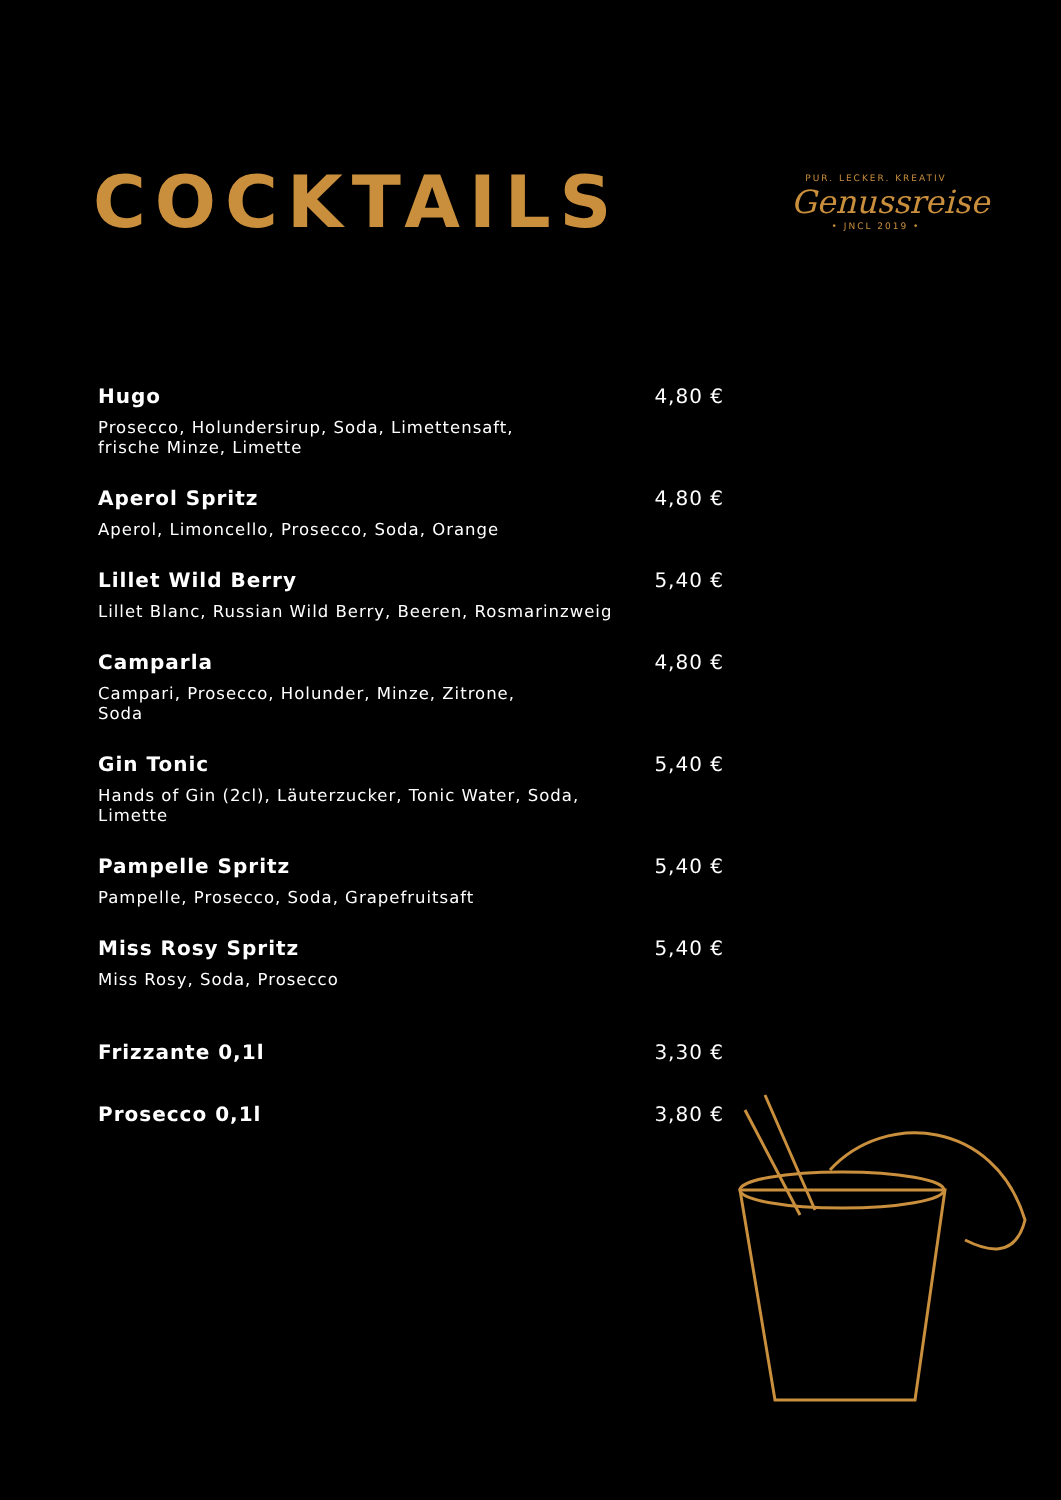COCKTAILS
PUR. LECKER. KREATIV
Genussreise
• JNCL 2019 •
Hugo
Prosecco, Holundersirup, Soda, Limettensaft,
frische Minze, Limette
4,80 €
Aperol Spritz
Aperol, Limoncello, Prosecco, Soda, Orange
4,80 €
Lillet Wild Berry
Lillet Blanc, Russian Wild Berry, Beeren, Rosmarinzweig
5,40 €
Camparla
Campari, Prosecco, Holunder, Minze, Zitrone,
Soda
4,80 €
Gin Tonic
Hands of Gin (2cl), Läuterzucker, Tonic Water, Soda,
Limette
5,40 €
Pampelle Spritz
Pampelle, Prosecco, Soda, Grapefruitsaft
5,40 €
Miss Rosy Spritz
Miss Rosy, Soda, Prosecco
5,40 €
Frizzante 0,1l 3,30 €
Prosecco 0,1l 3,80 €